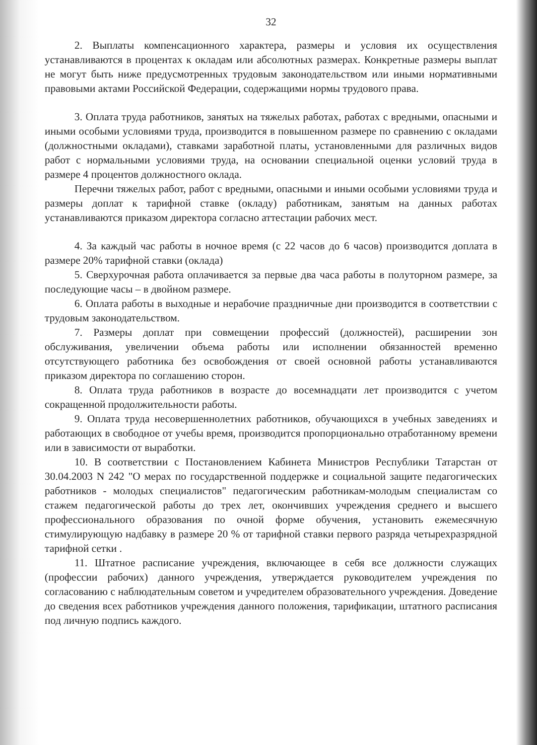32
2. Выплаты компенсационного характера, размеры и условия их осуществления устанавливаются в процентах к окладам или абсолютных размерах. Конкретные размеры выплат не могут быть ниже предусмотренных трудовым законодательством или иными нормативными правовыми актами Российской Федерации, содержащими нормы трудового права.
3. Оплата труда работников, занятых на тяжелых работах, работах с вредными, опасными и иными особыми условиями труда, производится в повышенном размере по сравнению с окладами (должностными окладами), ставками заработной платы, установленными для различных видов работ с нормальными условиями труда, на основании специальной оценки условий труда в размере 4 процентов должностного оклада.
Перечни тяжелых работ, работ с вредными, опасными и иными особыми условиями труда и размеры доплат к тарифной ставке (окладу) работникам, занятым на данных работах устанавливаются приказом директора согласно аттестации рабочих мест.
4. За каждый час работы в ночное время (с 22 часов до 6 часов) производится доплата в размере 20% тарифной ставки (оклада)
5. Сверхурочная работа оплачивается за первые два часа работы в полуторном размере, за последующие часы – в двойном размере.
6. Оплата работы в выходные и нерабочие праздничные дни производится в соответствии с трудовым законодательством.
7. Размеры доплат при совмещении профессий (должностей), расширении зон обслуживания, увеличении объема работы или исполнении обязанностей временно отсутствующего работника без освобождения от своей основной работы устанавливаются приказом директора по соглашению сторон.
8. Оплата труда работников в возрасте до восемнадцати лет производится с учетом сокращенной продолжительности работы.
9. Оплата труда несовершеннолетних работников, обучающихся в учебных заведениях и работающих в свободное от учебы время, производится пропорционально отработанному времени или в зависимости от выработки.
10. В соответствии с Постановлением Кабинета Министров Республики Татарстан от 30.04.2003 N 242 "О мерах по государственной поддержке и социальной защите педагогических работников - молодых специалистов" педагогическим работникам-молодым специалистам со стажем педагогической работы до трех лет, окончивших учреждения среднего и высшего профессионального образования по очной форме обучения, установить ежемесячную стимулирующую надбавку в размере 20 % от тарифной ставки первого разряда четырехразрядной тарифной сетки .
11. Штатное расписание учреждения, включающее в себя все должности служащих (профессии рабочих) данного учреждения, утверждается руководителем учреждения по согласованию с наблюдательным советом и учредителем образовательного учреждения. Доведение до сведения всех работников учреждения данного положения, тарификации, штатного расписания под личную подпись каждого.